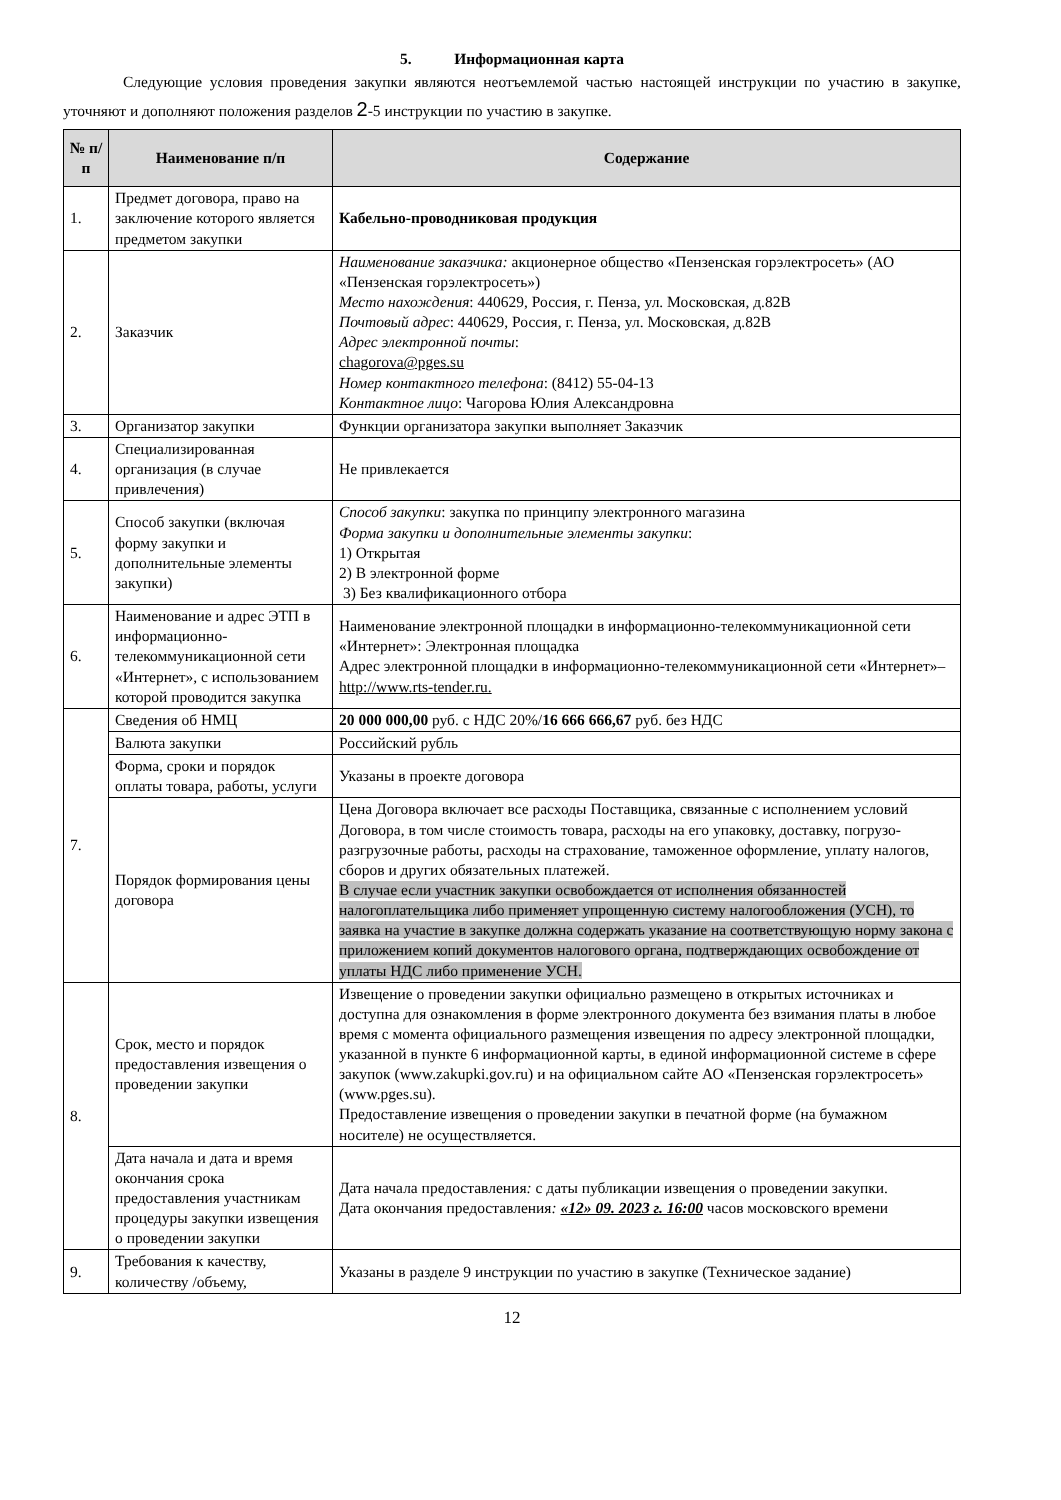5. Информационная карта
Следующие условия проведения закупки являются неотъемлемой частью настоящей инструкции по участию в закупке, уточняют и дополняют положения разделов 2-5 инструкции по участию в закупке.
| № п/п | Наименование п/п | Содержание |
| --- | --- | --- |
| 1. | Предмет договора, право на заключение которого является предметом закупки | Кабельно-проводниковая продукция |
| 2. | Заказчик | Наименование заказчика: акционерное общество «Пензенская горэлектросеть» (АО «Пензенская горэлектросеть») Место нахождения : 440629, Россия, г. Пенза, ул. Московская, д.82В Почтовый адрес : 440629, Россия, г. Пенза, ул. Московская, д.82В Адрес электронной почты : chagorova@pges.su Номер контактного телефона : (8412) 55-04-13 Контактное лицо : Чагорова Юлия Александровна |
| 3. | Организатор закупки | Функции организатора закупки выполняет Заказчик |
| 4. | Специализированная организация (в случае привлечения) | Не привлекается |
| 5. | Способ закупки (включая форму закупки и дополнительные элементы закупки) | Способ закупки : закупка по принципу электронного магазина Форма закупки и дополнительные элементы закупки : 1) Открытая 2) В электронной форме 3) Без квалификационного отбора |
| 6. | Наименование и адрес ЭТП в информационно-телекоммуникационной сети «Интернет», с использованием которой проводится закупка | Наименование электронной площадки в информационно-телекоммуникационной сети «Интернет»: Электронная площадка Адрес электронной площадки в информационно-телекоммуникационной сети «Интернет»– http://www.rts-tender.ru. |
| 7. | Сведения об НМЦ | 20 000 000,00 руб. с НДС 20%/ 16 666 666,67 руб. без НДС |
| | Валюта закупки | Российский рубль |
| | Форма, сроки и порядок оплаты товара, работы, услуги | Указаны в проекте договора |
| | Порядок формирования цены договора | Цена Договора включает все расходы Поставщика, связанные с исполнением условий Договора, в том числе стоимость товара, расходы на его упаковку, доставку, погрузо-разгрузочные работы, расходы на страхование, таможенное оформление, уплату налогов, сборов и других обязательных платежей. В случае если участник закупки освобождается от исполнения обязанностей налогоплательщика либо применяет упрощенную систему налогообложения (УСН), то заявка на участие в закупке должна содержать указание на соответствующую норму закона с приложением копий документов налогового органа, подтверждающих освобождение от уплаты НДС либо применение УСН. |
| 8. | Срок, место и порядок предоставления извещения о проведении закупки | Извещение о проведении закупки официально размещено в открытых источниках и доступна для ознакомления в форме электронного документа без взимания платы в любое время с момента официального размещения извещения по адресу электронной площадки, указанной в пункте 6 информационной карты, в единой информационной системе в сфере закупок (www.zakupki.gov.ru) и на официальном сайте АО «Пензенская горэлектросеть» (www.pges.su). Предоставление извещения о проведении закупки в печатной форме (на бумажном носителе) не осуществляется. |
| | Дата начала и дата и время окончания срока предоставления участникам процедуры закупки извещения о проведении закупки | Дата начала предоставления : с даты публикации извещения о проведении закупки. Дата окончания предоставления : «12» 09. 2023 г. 16:00 часов московского времени |
| 9. | Требования к качеству, количеству /объему, | Указаны в разделе 9 инструкции по участию в закупке (Техническое задание) |
12